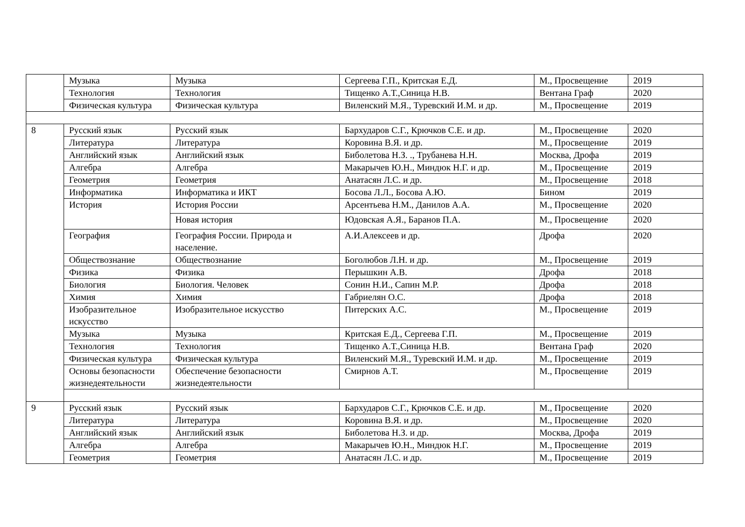| | Музыка | Музыка | Сергеева Г.П., Критская Е.Д. | М., Просвещение | 2019 |
| | Технология | Технология | Тищенко А.Т.,Синица Н.В. | Вентана Граф | 2020 |
| | Физическая культура | Физическая культура | Виленский М.Я., Туревский И.М. и др. | М., Просвещение | 2019 |
| 8 | Русский язык | Русский язык | Бархударов С.Г., Крючков С.Е. и др. | М., Просвещение | 2020 |
| | Литература | Литература | Коровина В.Я. и др. | М., Просвещение | 2019 |
| | Английский язык | Английский язык | Биболетова Н.З. ., Трубанева Н.Н. | Москва, Дрофа | 2019 |
| | Алгебра | Алгебра | Макарычев Ю.Н., Миндюк Н.Г. и др. | М., Просвещение | 2019 |
| | Геометрия | Геометрия | Анатасян Л.С. и др. | М., Просвещение | 2018 |
| | Информатика | Информатика и ИКТ | Босова Л.Л., Босова А.Ю. | Бином | 2019 |
| | История | История России | Арсентьева Н.М., Данилов А.А. | М., Просвещение | 2020 |
| | | Новая история | Юдовская А.Я., Баранов П.А. | М., Просвещение | 2020 |
| | География | География России. Природа и население. | А.И.Алексеев и др. | Дрофа | 2020 |
| | Обществознание | Обществознание | Боголюбов Л.Н. и др. | М., Просвещение | 2019 |
| | Физика | Физика | Перышкин А.В. | Дрофа | 2018 |
| | Биология | Биология. Человек | Сонин Н.И., Сапин М.Р. | Дрофа | 2018 |
| | Химия | Химия | Габриелян О.С. | Дрофа | 2018 |
| | Изобразительное искусство | Изобразительное искусство | Питерских А.С. | М., Просвещение | 2019 |
| | Музыка | Музыка | Критская Е.Д., Сергеева Г.П. | М., Просвещение | 2019 |
| | Технология | Технология | Тищенко А.Т.,Синица Н.В. | Вентана Граф | 2020 |
| | Физическая культура | Физическая культура | Виленский М.Я., Туревский И.М. и др. | М., Просвещение | 2019 |
| | Основы безопасности жизнедеятельности | Обеспечение безопасности жизнедеятельности | Смирнов А.Т. | М., Просвещение | 2019 |
| 9 | Русский язык | Русский язык | Бархударов С.Г., Крючков С.Е. и др. | М., Просвещение | 2020 |
| | Литература | Литература | Коровина В.Я. и др. | М., Просвещение | 2020 |
| | Английский язык | Английский язык | Биболетова Н.З. и др. | Москва, Дрофа | 2019 |
| | Алгебра | Алгебра | Макарычев Ю.Н., Миндюк Н.Г. | М., Просвещение | 2019 |
| | Геометрия | Геометрия | Анатасян Л.С. и др. | М., Просвещение | 2019 |